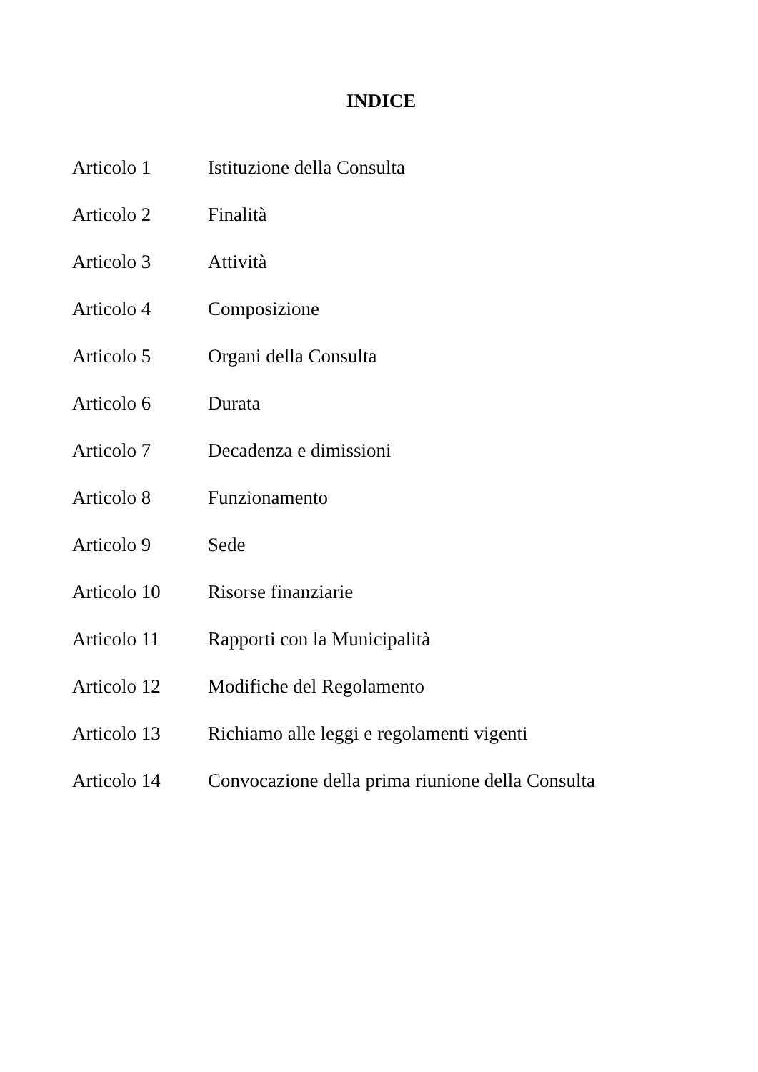INDICE
| Articolo 1 | Istituzione della Consulta |
| Articolo 2 | Finalità |
| Articolo 3 | Attività |
| Articolo 4 | Composizione |
| Articolo 5 | Organi della Consulta |
| Articolo 6 | Durata |
| Articolo 7 | Decadenza e dimissioni |
| Articolo 8 | Funzionamento |
| Articolo 9 | Sede |
| Articolo 10 | Risorse finanziarie |
| Articolo 11 | Rapporti con la Municipalità |
| Articolo 12 | Modifiche del Regolamento |
| Articolo 13 | Richiamo alle leggi e regolamenti vigenti |
| Articolo 14 | Convocazione della prima riunione della Consulta |